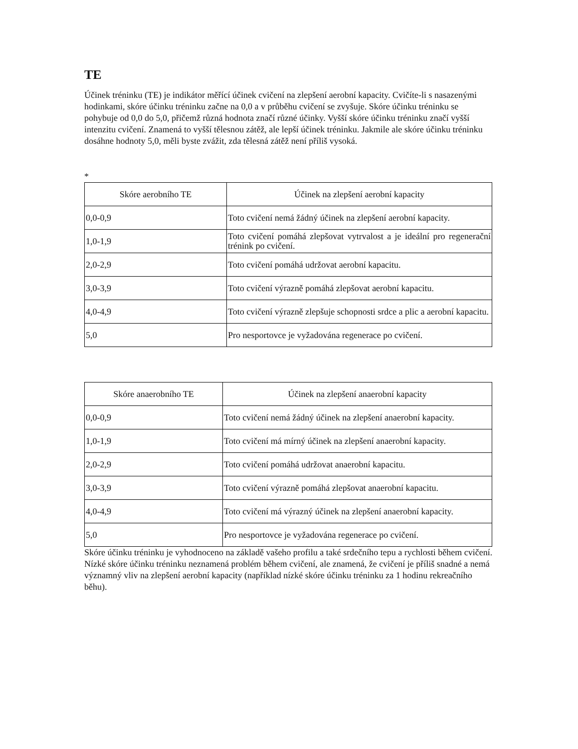TE
Účinek tréninku (TE) je indikátor měřící účinek cvičení na zlepšení aerobní kapacity. Cvičíte-li s nasazenými hodinkami, skóre účinku tréninku začne na 0,0 a v průběhu cvičení se zvyšuje. Skóre účinku tréninku se pohybuje od 0,0 do 5,0, přičemž různá hodnota značí různé účinky. Vyšší skóre účinku tréninku značí vyšší intenzitu cvičení. Znamená to vyšší tělesnou zátěž, ale lepší účinek tréninku. Jakmile ale skóre účinku tréninku dosáhne hodnoty 5,0, měli byste zvážit, zda tělesná zátěž není příliš vysoká.
*
| Skóre aerobního TE | Účinek na zlepšení aerobní kapacity |
| --- | --- |
| 0,0-0,9 | Toto cvičení nemá žádný účinek na zlepšení aerobní kapacity. |
| 1,0-1,9 | Toto cvičení pomáhá zlepšovat vytrvalost a je ideální pro regenerační trénink po cvičení. |
| 2,0-2,9 | Toto cvičení pomáhá udržovat aerobní kapacitu. |
| 3,0-3,9 | Toto cvičení výrazně pomáhá zlepšovat aerobní kapacitu. |
| 4,0-4,9 | Toto cvičení výrazně zlepšuje schopnosti srdce a plic a aerobní kapacitu. |
| 5,0 | Pro nesportovce je vyžadována regenerace po cvičení. |
| Skóre anaerobního TE | Účinek na zlepšení anaerobní kapacity |
| --- | --- |
| 0,0-0,9 | Toto cvičení nemá žádný účinek na zlepšení anaerobní kapacity. |
| 1,0-1,9 | Toto cvičení má mírný účinek na zlepšení anaerobní kapacity. |
| 2,0-2,9 | Toto cvičení pomáhá udržovat anaerobní kapacitu. |
| 3,0-3,9 | Toto cvičení výrazně pomáhá zlepšovat anaerobní kapacitu. |
| 4,0-4,9 | Toto cvičení má výrazný účinek na zlepšení anaerobní kapacity. |
| 5,0 | Pro nesportovce je vyžadována regenerace po cvičení. |
Skóre účinku tréninku je vyhodnoceno na základě vašeho profilu a také srdečního tepu a rychlosti během cvičení. Nízké skóre účinku tréninku neznamená problém během cvičení, ale znamená, že cvičení je příliš snadné a nemá významný vliv na zlepšení aerobní kapacity (například nízké skóre účinku tréninku za 1 hodinu rekreačního běhu).